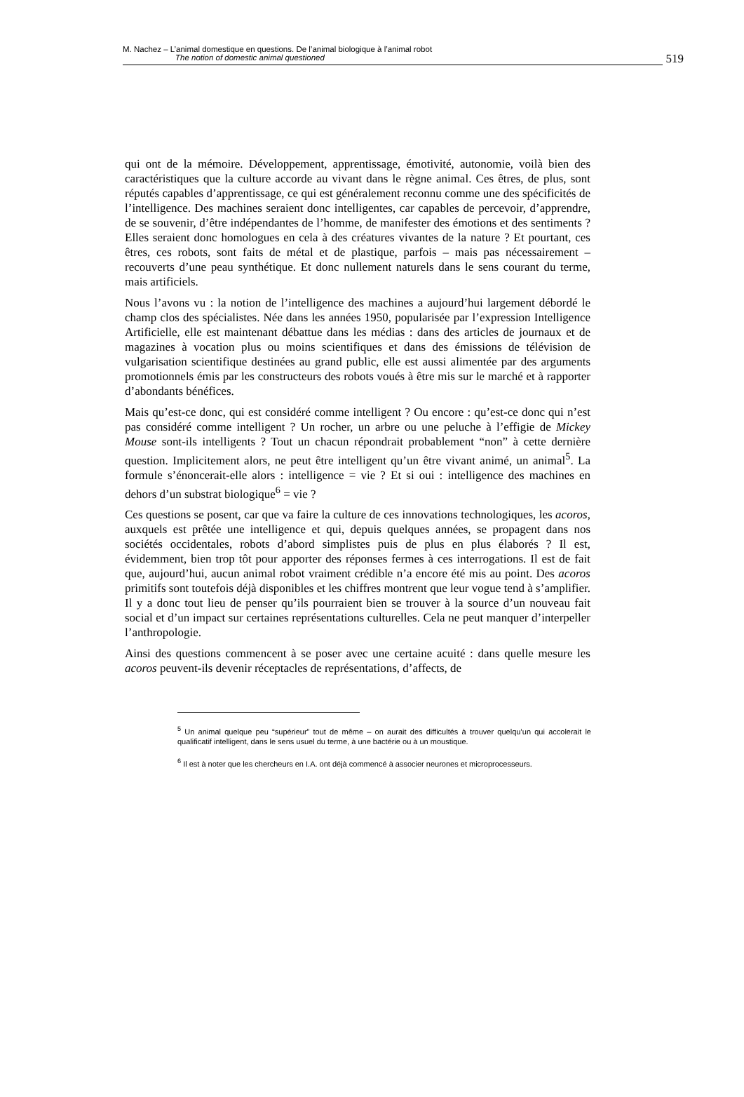M. Nachez – L’animal domestique en questions. De l’animal biologique à l’animal robot
The notion of domestic animal questioned
519
qui ont de la mémoire. Développement, apprentissage, émotivité, autonomie, voilà bien des caractéristiques que la culture accorde au vivant dans le règne animal. Ces êtres, de plus, sont réputés capables d’apprentissage, ce qui est généralement reconnu comme une des spécificités de l’intelligence. Des machines seraient donc intelligentes, car capables de percevoir, d’apprendre, de se souvenir, d’être indépendantes de l’homme, de manifester des émotions et des sentiments ? Elles seraient donc homologues en cela à des créatures vivantes de la nature ? Et pourtant, ces êtres, ces robots, sont faits de métal et de plastique, parfois – mais pas nécessairement – recouverts d’une peau synthétique. Et donc nullement naturels dans le sens courant du terme, mais artificiels.
Nous l’avons vu : la notion de l’intelligence des machines a aujourd’hui largement débordé le champ clos des spécialistes. Née dans les années 1950, popularisée par l’expression Intelligence Artificielle, elle est maintenant débattue dans les médias : dans des articles de journaux et de magazines à vocation plus ou moins scientifiques et dans des émissions de télévision de vulgarisation scientifique destinées au grand public, elle est aussi alimentée par des arguments promotionnels émis par les constructeurs des robots voués à être mis sur le marché et à rapporter d’abondants bénéfices.
Mais qu’est-ce donc, qui est considéré comme intelligent ? Ou encore : qu’est-ce donc qui n’est pas considéré comme intelligent ? Un rocher, un arbre ou une peluche à l’effigie de Mickey Mouse sont-ils intelligents ? Tout un chacun répondrait probablement “non” à cette dernière question. Implicitement alors, ne peut être intelligent qu’un être vivant animé, un animal<sup>5</sup>. La formule s’énoncerait-elle alors : intelligence = vie ? Et si oui : intelligence des machines en dehors d’un substrat biologique<sup>6</sup> = vie ?
Ces questions se posent, car que va faire la culture de ces innovations technologiques, les acoros, auxquels est prêtée une intelligence et qui, depuis quelques années, se propagent dans nos sociétés occidentales, robots d’abord simplistes puis de plus en plus élaborés ? Il est, évidemment, bien trop tôt pour apporter des réponses fermes à ces interrogations. Il est de fait que, aujourd’hui, aucun animal robot vraiment crédible n’a encore été mis au point. Des acoros primitifs sont toutefois déjà disponibles et les chiffres montrent que leur vogue tend à s’amplifier. Il y a donc tout lieu de penser qu’ils pourraient bien se trouver à la source d’un nouveau fait social et d’un impact sur certaines représentations culturelles. Cela ne peut manquer d’interpeller l’anthropologie.
Ainsi des questions commencent à se poser avec une certaine acuité : dans quelle mesure les acoros peuvent-ils devenir réceptacles de représentations, d’affects, de
<sup>5</sup> Un animal quelque peu “supérieur” tout de même – on aurait des difficultés à trouver quelqu’un qui accolerait le qualificatif intelligent, dans le sens usuel du terme, à une bactérie ou à un moustique.
<sup>6</sup> Il est à noter que les chercheurs en I.A. ont déjà commencé à associer neurones et microprocesseurs.